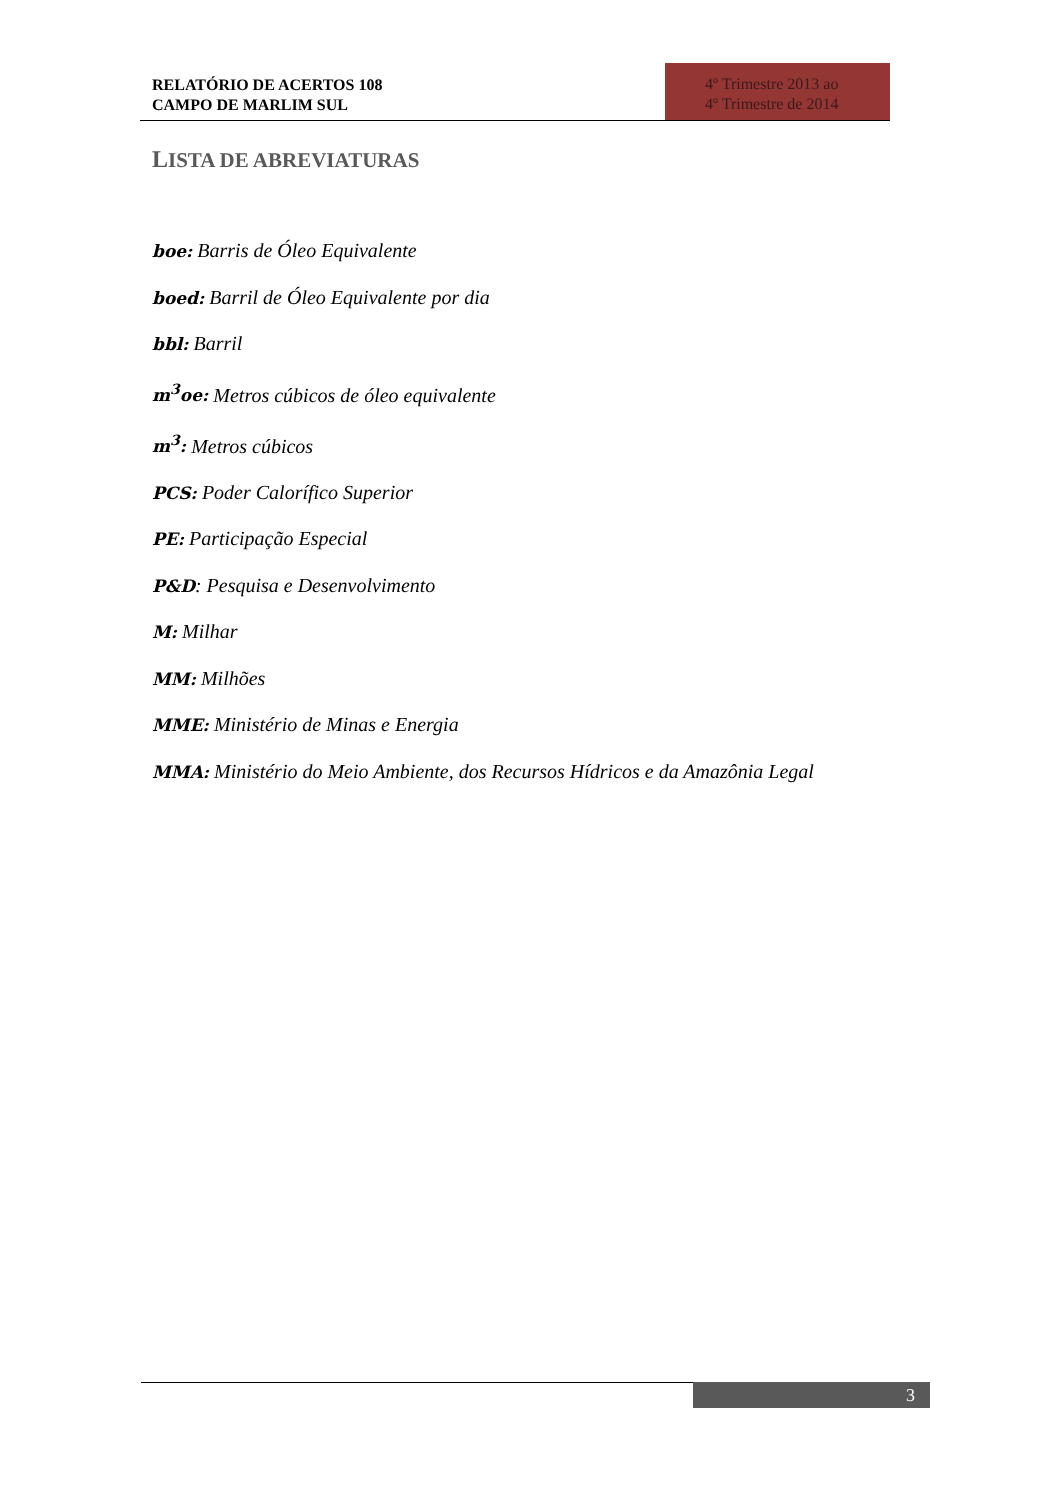RELATÓRIO DE ACERTOS 108
CAMPO DE MARLIM SUL
4º Trimestre 2013 ao
4º Trimestre de 2014
LISTA DE ABREVIATURAS
boe: Barris de Óleo Equivalente
boed: Barril de Óleo Equivalente por dia
bbl: Barril
m<sup>3</sup>oe: Metros cúbicos de óleo equivalente
m<sup>3</sup>: Metros cúbicos
PCS: Poder Calorífico Superior
PE: Participação Especial
P&D: Pesquisa e Desenvolvimento
M: Milhar
MM: Milhões
MME: Ministério de Minas e Energia
MMA: Ministério do Meio Ambiente, dos Recursos Hídricos e da Amazônia Legal
3